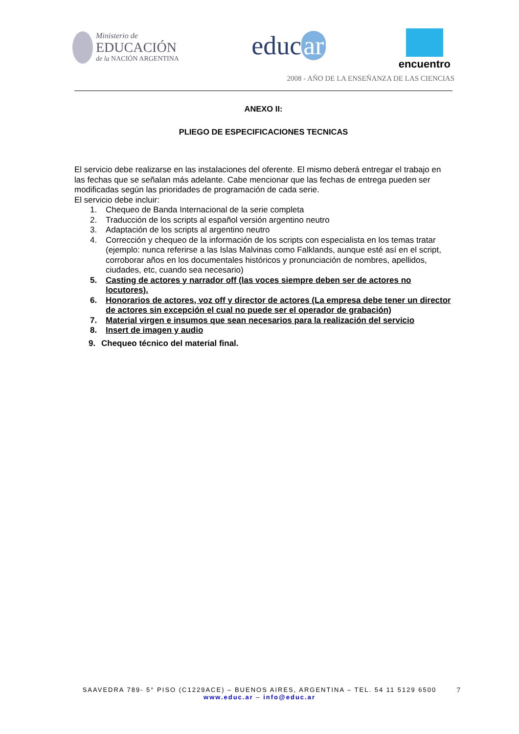Ministerio de
EDUCACIÓN
de la NACIÓN ARGENTINA
educ ar
encuentro
2008 - AÑO DE LA ENSEÑANZA DE LAS CIENCIAS
ANEXO II:
PLIEGO DE ESPECIFICACIONES TECNICAS
El servicio debe realizarse en las instalaciones del oferente. El mismo deberá entregar el trabajo en las fechas que se señalan más adelante. Cabe mencionar que las fechas de entrega pueden ser modificadas según las prioridades de programación de cada serie.
El servicio debe incluir:
1. Chequeo de Banda Internacional de la serie completa
2. Traducción de los scripts al español versión argentino neutro
3. Adaptación de los scripts al argentino neutro
4. Corrección y chequeo de la información de los scripts con especialista en los temas tratar (ejemplo: nunca referirse a las Islas Malvinas como Falklands, aunque esté así en el script, corroborar años en los documentales históricos y pronunciación de nombres, apellidos, ciudades, etc, cuando sea necesario)
5. Casting de actores y narrador off (las voces siempre deben ser de actores no locutores).
6. Honorarios de actores, voz off y director de actores (La empresa debe tener un director de actores sin excepción el cual no puede ser el operador de grabación)
7. Material virgen e insumos que sean necesarios para la realización del servicio
8. Insert de imagen y audio
9. Chequeo técnico del material final.
SAAVEDRA 789- 5° PISO (C1229ACE) – BUENOS AIRES, ARGENTINA – TEL. 54 11 5129 6500 7
www.educ.ar – info@educ.ar